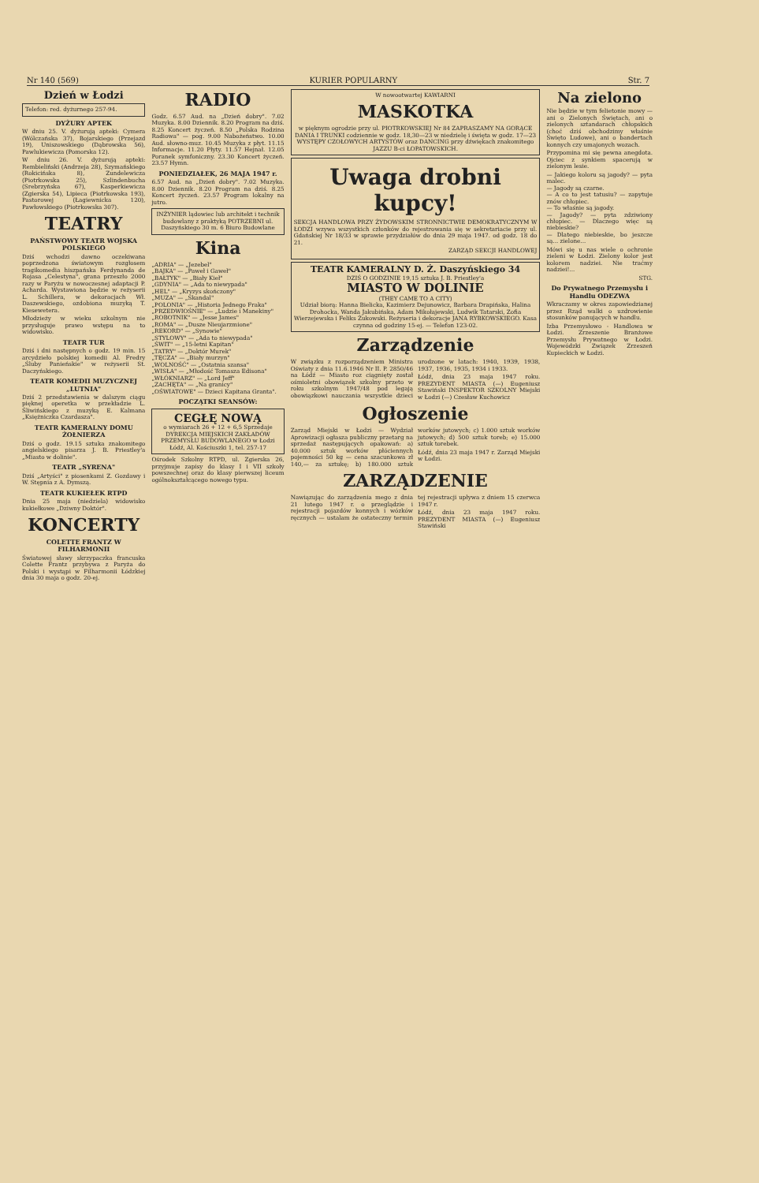Nr 140 (569) KURIER POPULARNY Str. 7
Dzień w Łodzi
Telefon: red. dyżurnego 257-94.
DYŻURY APTEK
W dniu 25. V. dyżurują apteki: Cymera (Wólczańska 37), Bojarskiego (Przejazd 19), Uniszowskiego (Dąbrowska 56), Pawlukiewicza (Pomorska 12).
W dniu 26. V. dyżurują apteki: Rembieliński (Andrzeja 28), Szymańskiego (Rokicińska 8), Zundelewicza (Piotrkowska 25), Szlindenbucha (Srebrzyńska 67), Kasperkiewicza (Zgierska 54), Lipieca (Piotrkowska 193), Pastorowej (Łagiewnicka 120), Pawłowskiego (Piotrkowska 307).
TEATRY
PAŃSTWOWY TEATR WOJSKA POLSKIEGO
Dziś wchodzi dawno oczekiwana poprzedzona światowym rozgłosem tragikomedia hiszpańska Ferdynanda de Rojasa „Celestyna", grana przeszło 2000 razy w Paryżu w nowoczesnej adaptacji P. Acharda. Wystawiona będzie w reżyserii L. Schillera, w dekoracjach Wł. Daszewskiego, ozdobiona muzyką T. Kiesewetera.
Młodzieży w wieku szkolnym nie przysługuje prawo wstępu na to widowisko.
TEATR TUR
Dziś i dni następnych o godz. 19 min. 15 arcydzieło polskiej komedii Al. Fredry „Śluby Panieńskie" w reżyserii St. Daczyńskiego.
TEATR KOMEDII MUZYCZNEJ „LUTNIA"
Dziś 2 przedstawienia w dalszym ciągu pięknej operetka w przekładzie L. Śliwińskiego z muzyką E. Kalmana „Księżniczka Czardasza".
TEATR KAMERALNY DOMU ŻOŁNIERZA
Dziś o godz. 19.15 sztuka znakomitego angielskiego pisarza J. B. Priestley'a „Miasto w dolinie".
TEATR „SYRENA"
Dziś „Artyści" z piosenkami Z. Gozdawy i W. Stępnia z A. Dymszą.
TEATR KUKIEŁEK RTPD
Dnia 25 maja (niedziela) widowisko kukiełkowe „Dziwny Doktór".
KONCERTY
COLETTE FRANTZ W FILHARMONII
Światowej sławy skrzypaczka francuska Colette Frantz przybywa z Paryża do Polski i wystąpi w Filharmonii Łódzkiej dnia 30 maja o godz. 20-ej.
RADIO
Godz. 6.57 Aud. na „Dzień dobry". 7.02 Muzyka. 8.00 Dziennik. 8.20 Program na dziś. 8.25 Koncert życzeń. 8.50 „Polska Rodzina Radiowa" — pog. 9.00 Nabożeństwo. 10.00 Aud. słowno-muz. 10.45 Muzyka z płyt. 11.15 Informacje. 11.20 Płyty. 11.57 Hejnał. 12.05 Poranek symfoniczny. 23.30 Koncert życzeń. 23.57 Hymn.
PONIEDZIAŁEK, 26 MAJA 1947 r.
6.57 Aud. na „Dzień dobry". 7.02 Muzyka. 8.00 Dziennik. 8.20 Program na dziś. 8.25 Koncert życzeń. 23.57 Program lokalny na jutro.
INŻYNIER lądowiec lub architekt i technik budowlany z praktyką POTRZEBNI ul. Daszyńskiego 30 m. 6 Biuro Budowlane
Kina
„ADRIA" — „Jezebel"
„BAJKA" — „Paweł i Gaweł"
„BAŁTYK" — „Biały Kieł"
„GDYNIA" — „Ada to niewypada"
„HEL" — „Kryzys skończony"
„MUZA" — „Skandal"
„POLONIA" — „Historia Jednego Fraka"
„PRZEDWIOŚNIE" — „Ludzie i Manekiny"
„ROBOTNIK" — „Jesse James"
„ROMA" — „Dusze Nieujarzmione"
„REKORD" — „Synowie"
„STYLOWY" — „Ada to niewypada"
„ŚWIT" — „15-letni Kapitan"
„TATRY" — „Doktór Murek"
„TĘCZA" — „Biały murzyn"
„WOLNOŚĆ" — „Ostatnia szansa"
„WISŁA" — „Młodość Tomasza Edisona"
„WŁÓKNIARZ" — „Lord Jeff"
„ZACHĘTA" — „Na granicy"
„OŚWIATOWE" — Dzieci Kapitana Granta".
POCZĄTKI SEANSÓW:
CEGŁĘ NOWĄ
o wymiarach 26 + 12 + 6,5 Sprzedaje DYREKCJA MIEJSKICH ZAKŁADÓW PRZEMYSŁU BUDOWLANEGO w Łodzi Łódź, Al. Kościuszki 1, tel. 257-17
Ośrodek Szkolny RTPD, ul. Zgierska 26, przyjmuje zapisy do klasy I i VII szkoły powszechnej oraz do klasy pierwszej liceum ogólnokształcącego nowego typu.
W nowootwartej KAWIARNI
MASKOTKA
w pięknym ogrodzie przy ul. PIOTRKOWSKIEJ Nr 84 ZAPRASZAMY NA GORĄCE DANIA I TRUNKI codziennie w godz. 18,30—23 w niedzielę i święta w godz. 17—23 WYSTĘPY CZOŁOWYCH ARTYSTÓW oraz DANCING przy dźwiękach znakomitego JAZZU B-ci ŁOPATOWSKICH.
Uwaga drobni kupcy!
SEKCJA HANDLOWA PRZY ŻYDOWSKIM STRONNICTWIE DEMOKRATYCZNYM W ŁODZI wzywa wszystkich członków do rejestrowania się w sekretariacie przy ul. Gdańskiej Nr 18/33 w sprawie przydziałów do dnia 29 maja 1947. od godz. 18 do 21.
ZARZĄD SEKCJI HANDLOWEJ
TEATR KAMERALNY D. Ż. Daszyńskiego 34
DZIŚ O GODZINIE 19,15 sztuka J. B. Priestley'a
MIASTO W DOLINIE
(THEY CAME TO A CITY)
Udział biorą: Hanna Bielicka, Kazimierz Dejunowicz, Barbara Drapińska, Halina Drohocka, Wanda Jakubińska, Adam Mikołajewski, Ludwik Tatarski, Zofia Wierzejewska i Feliks Żukowski. Reżyseria i dekoracje JANA RYBKOWSKIEGO. Kasa czynna od godziny 15-ej. — Telefon 123-02.
Zarządzenie
W związku z rozporządzeniem Ministra Oświaty z dnia 11.6.1946 Nr II. P. 2850/46 na Łódź — Miasto roz ciągnięty został ośmioletni obowiązek szkolny przeto w roku szkolnym 1947/48 pod legają obowiązkowi nauczania wszystkie dzieci urodzone w latach: 1940, 1939, 1938, 1937, 1936, 1935, 1934 i 1933.
Łódź, dnia 23 maja 1947 roku. PREZYDENT MIASTA (—) Eugeniusz Stawiński INSPEKTOR SZKOLNY Miejski w Łodzi (—) Czesław Kuchowicz
Ogłoszenie
Zarząd Miejski w Łodzi — Wydział Aprowizacji ogłasza publiczny przetarg na sprzedaż następujących opakowań: a) 40.000 sztuk worków płóciennych pojemności 50 kg — cena szacunkowa zł 140,— za sztukę; b) 180.000 sztuk worków jutowych; c) 1.000 sztuk worków jutowych; d) 500 sztuk toreb; e) 15.000 sztuk torebek.
Łódź, dnia 23 maja 1947 r. Zarząd Miejski w Łodzi.
ZARZĄDZENIE
Nawiązując do zarządzenia mego z dnia 21 lutego 1947 r. o przeglądzie i rejestracji pojazdów konnych i wózków ręcznych — ustalam że ostateczny termin tej rejestracji upływa z dniem 15 czerwca 1947 r.
Łódź, dnia 23 maja 1947 roku. PREZYDENT MIASTA (—) Eugeniusz Stawiński
Na zielono
Nie będzie w tym felietonie mowy — ani o Zielonych Świętach, ani o zielonych sztandarach chłopskich (choć dziś obchodzimy właśnie Święto Ludowe), ani o bandertach konnych czy umajonych wozach.
Przypomina mi się pewna anegdota. Ojciec z synkiem spacerują w zielonym lesie.
— Jakiego koloru są jagody? — pyta malec.
— Jagody są czarne.
— A co to jest tatusiu? — zapytuje znów chłopiec.
— To właśnie są jagody.
— Jagody? — pyta zdziwiony chłopiec. — Dlaczego więc są niebieskie?
— Dlatego niebieskie, bo jeszcze są... zielone...
Mówi się u nas wiele o ochronie zieleni w Łodzi. Zielony kolor jest kolorem nadziei. Nie traćmy nadziei!...
STG.
Do Prywatnego Przemysłu i Handlu ODEZWA
Wkraczamy w okres zapowiedzianej przez Rząd walki o uzdrowienie stosunków panujących w handlu.
Izba Przemysłowo - Handlowa w Łodzi. Zrzeszenie Branżowe Przemysłu Prywatnego w Łodzi. Wojewódzki Związek Zrzeszeń Kupieckich w Łodzi.